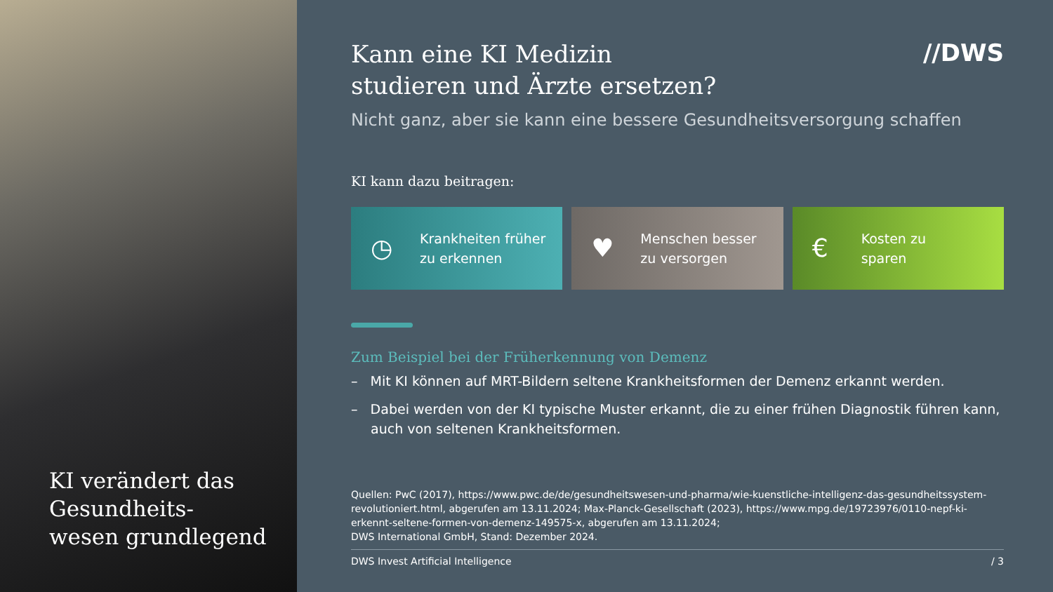KI verändert das
Gesundheits-
wesen grundlegend
//DWS
Kann eine KI Medizin
studieren und Ärzte ersetzen?
Nicht ganz, aber sie kann eine bessere Gesundheitsversorgung schaffen
KI kann dazu beitragen:
◷ Krankheiten früher
zu erkennen
♥ Menschen besser
zu versorgen
€ Kosten zu
sparen
Zum Beispiel bei der Früherkennung von Demenz
– Mit KI können auf MRT-Bildern seltene Krankheitsformen der Demenz erkannt werden.
– Dabei werden von der KI typische Muster erkannt, die zu einer frühen Diagnostik führen kann, auch von seltenen Krankheitsformen.
Quellen: PwC (2017), https://www.pwc.de/de/gesundheitswesen-und-pharma/wie-kuenstliche-intelligenz-das-gesundheitssystem-revolutioniert.html, abgerufen am 13.11.2024; Max-Planck-Gesellschaft (2023), https://www.mpg.de/19723976/0110-nepf-ki-erkennt-seltene-formen-von-demenz-149575-x, abgerufen am 13.11.2024;
DWS International GmbH, Stand: Dezember 2024.
DWS Invest Artificial Intelligence / 3